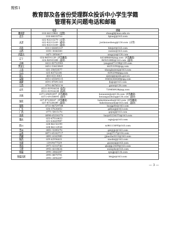附件1
教育部及各省份受理群众投诉中小学生学籍
管理有关问题电话和邮箱
| | 电话 | 邮箱 |
| --- | --- | --- |
| 教育部 | 010-66119801（试用） | zhangjl@moe.edu.cn |
| 北京 | 010-66033710 | bjxuejj@163.com |
| 天津 | 022-83215279（小学） 022-83215109（初中） 022-83215109（高中） | jwxlaxuesheng@126.com（小学） |
| 河北 | 0311-66005107 | hbxjwt@163.com |
| 山西 | 0351-3046300 | sxzxxs@163.com |
| 内蒙古 | 0471-2856617 | nmgcyn@126.com |
| 辽宁 | 024-86591139（义务教育） 024-86905388（高中） | 443488466@qq.com（义务教育） 869053886@163.com（高中） |
| 吉林 | 0431-82722983 | yangzu671198@139.com |
| 黑龙江 | 0451-53623869 | 66253390@qq.com |
| 上海 | 021-25653577 | shanghaixsxj@163.com |
| 江苏 | 025-83752181 | 8393298@qq.com |
| 浙江 | 400-033-3002 | zjzxxsj@zjedu.gov.cn |
| 安徽 | 0551-65509215 | 18456300608@qq.com |
| 福建 | 0591-87091365 | fjzjjsj@163.com |
| 江西 | 0791-86765130 | guixr@126.com |
| 山东 | 0531-81916634（业务） 0531-81916638（技术） | 739858928@qq.com |
| 河南 | 0371-69691897（义务教育） 0371-69158895（高中） | henanxsxjjw@126.com（义务教育） henangaozhong@126.com（高中） |
| 湖北 | 027-87328207（义务教育） 027-87328189（高中） | hubeiiiniaoshu@163.com（义务教育） hubeixueaozhu@163.com（高中） |
| 湖南 | 0731-84729708 | hnxjgzfw@163.com |
| 广东 | 020-37626052 | gdxuejj@163.com |
| 广西 | 0771-5815170 | gxjiejj@163.com |
| 海南 | 0898-65230370 | hnzy65230370@163.com |
| 重庆 | 023-67510623 023-63669987 | cqjwjjc@163.com |
| 四川 | 028-86150199 028-86110938 | sc86113095@163.com |
| 贵州 | 0851-5285270 | gzxjyjjc@163.com |
| 云南 | 0871-65102717 | ynxj2717@126.com |
| 西藏 | 0891-6342985 | jjiaoche2013@163.com |
| 陕西 | 029-62996021 | snedxsj@163.com |
| 甘肃 | 13919077529 | gszxxsxj@163.com |
| 青海 | 0971-6310740 | qhzjtjjc2009@163.com |
| 宁夏 | 0951-6018634 | nxzxjzhy@163.com |
| 新疆 | 0991-2866287 | xjxsjjjs@126.com |
| 新疆兵团 | 0991-8879791 0991-2896287 | btxjjx@163.com |
— 3 —